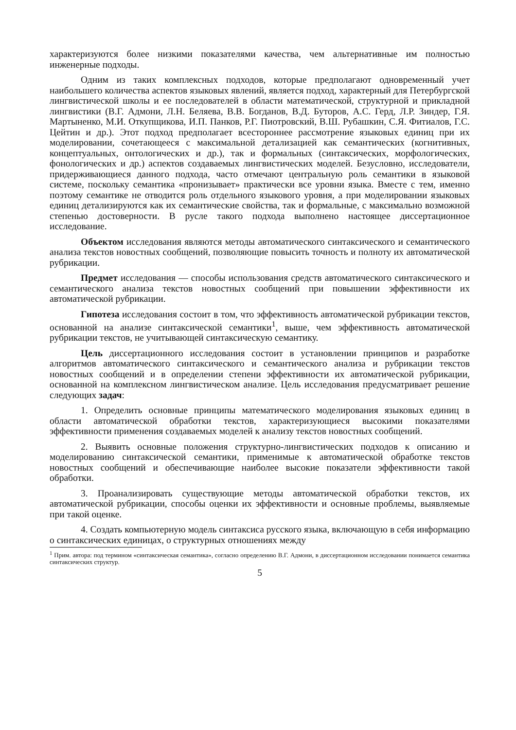характеризуются более низкими показателями качества, чем альтернативные им полностью инженерные подходы.
Одним из таких комплексных подходов, которые предполагают одновременный учет наибольшего количества аспектов языковых явлений, является подход, характерный для Петербургской лингвистической школы и ее последователей в области математической, структурной и прикладной лингвистики (В.Г. Адмони, Л.Н. Беляева, В.В. Богданов, В.Д. Буторов, А.С. Герд, Л.Р. Зиндер, Г.Я. Мартыненко, М.И. Откупщикова, И.П. Панков, Р.Г. Пиотровский, В.Ш. Рубашкин, С.Я. Фитиалов, Г.С. Цейтин и др.). Этот подход предполагает всестороннее рассмотрение языковых единиц при их моделировании, сочетающееся с максимальной детализацией как семантических (когнитивных, концептуальных, онтологических и др.), так и формальных (синтаксических, морфологических, фонологических и др.) аспектов создаваемых лингвистических моделей. Безусловно, исследователи, придерживающиеся данного подхода, часто отмечают центральную роль семантики в языковой системе, поскольку семантика «пронизывает» практически все уровни языка. Вместе с тем, именно поэтому семантике не отводится роль отдельного языкового уровня, а при моделировании языковых единиц детализируются как их семантические свойства, так и формальные, с максимально возможной степенью достоверности. В русле такого подхода выполнено настоящее диссертационное исследование.
Объектом исследования являются методы автоматического синтаксического и семантического анализа текстов новостных сообщений, позволяющие повысить точность и полноту их автоматической рубрикации.
Предмет исследования — способы использования средств автоматического синтаксического и семантического анализа текстов новостных сообщений при повышении эффективности их автоматической рубрикации.
Гипотеза исследования состоит в том, что эффективность автоматической рубрикации текстов, основанной на анализе синтаксической семантики<sup>1</sup>, выше, чем эффективность автоматической рубрикации текстов, не учитывающей синтаксическую семантику.
Цель диссертационного исследования состоит в установлении принципов и разработке алгоритмов автоматического синтаксического и семантического анализа и рубрикации текстов новостных сообщений и в определении степени эффективности их автоматической рубрикации, основанной на комплексном лингвистическом анализе. Цель исследования предусматривает решение следующих задач:
1. Определить основные принципы математического моделирования языковых единиц в области автоматической обработки текстов, характеризующиеся высокими показателями эффективности применения создаваемых моделей к анализу текстов новостных сообщений.
2. Выявить основные положения структурно-лингвистических подходов к описанию и моделированию синтаксической семантики, применимые к автоматической обработке текстов новостных сообщений и обеспечивающие наиболее высокие показатели эффективности такой обработки.
3. Проанализировать существующие методы автоматической обработки текстов, их автоматической рубрикации, способы оценки их эффективности и основные проблемы, выявляемые при такой оценке.
4. Создать компьютерную модель синтаксиса русского языка, включающую в себя информацию о синтаксических единицах, о структурных отношениях между
<sup>1</sup> Прим. автора: под термином «синтаксическая семантика», согласно определению В.Г. Адмони, в диссертационном исследовании понимается семантика синтаксических структур.
5